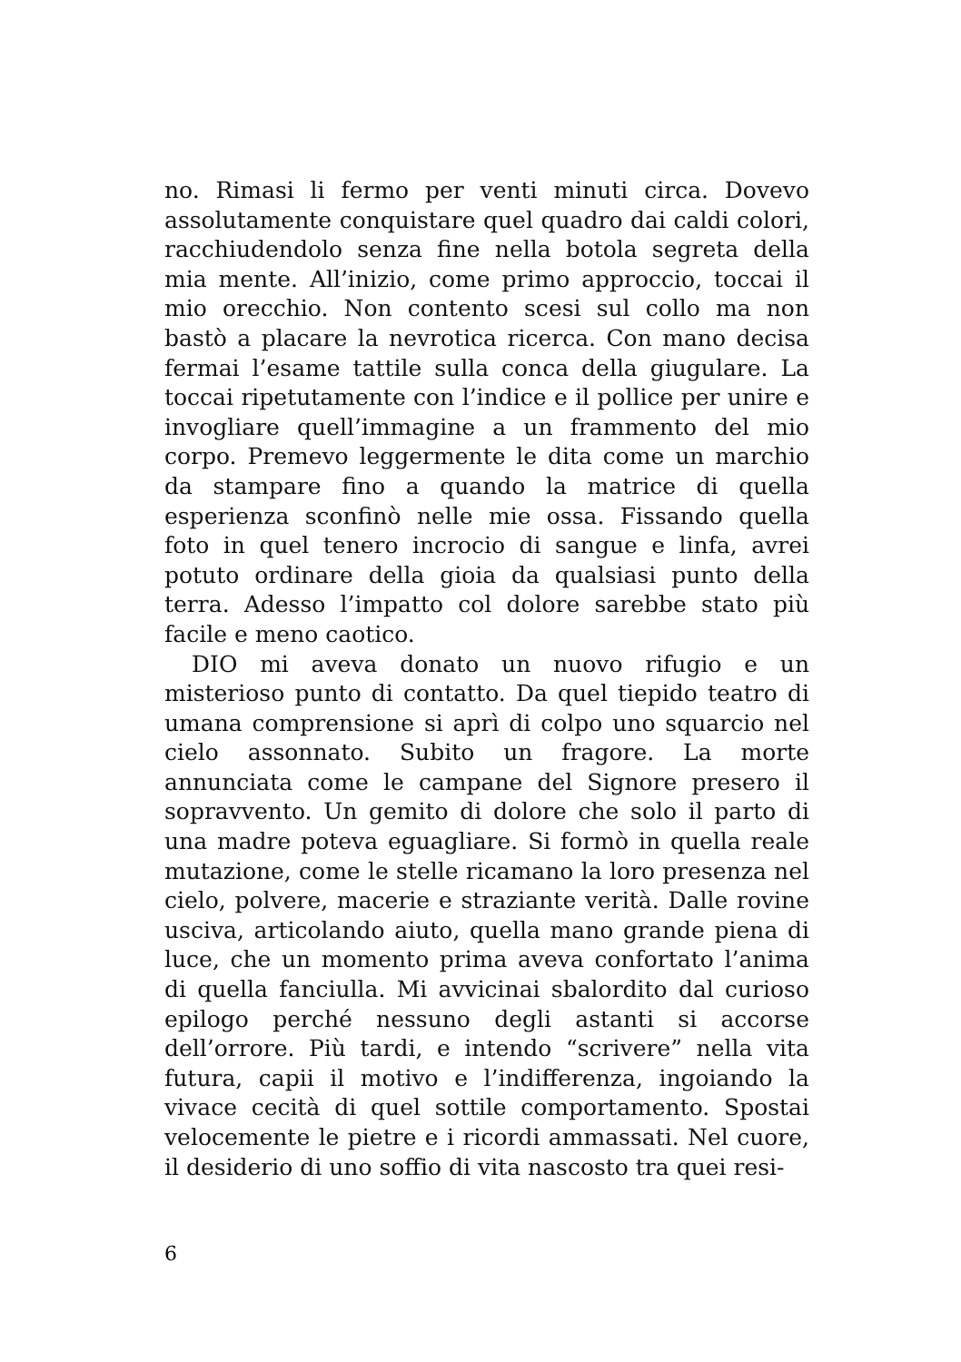no. Rimasi li fermo per venti minuti circa. Dovevo assolutamente conquistare quel quadro dai caldi colori, racchiudendolo senza fine nella botola segreta della mia mente. All’inizio, come primo approccio, toccai il mio orecchio. Non contento scesi sul collo ma non bastò a placare la nevrotica ricerca. Con mano decisa fermai l’esame tattile sulla conca della giugulare. La toccai ripetutamente con l’indice e il pollice per unire e invogliare quell’immagine a un frammento del mio corpo. Premevo leggermente le dita come un marchio da stampare fino a quando la matrice di quella esperienza sconfinò nelle mie ossa. Fissando quella foto in quel tenero incrocio di sangue e linfa, avrei potuto ordinare della gioia da qualsiasi punto della terra. Adesso l’impatto col dolore sarebbe stato più facile e meno caotico.
DIO mi aveva donato un nuovo rifugio e un misterioso punto di contatto. Da quel tiepido teatro di umana comprensione si aprì di colpo uno squarcio nel cielo assonnato. Subito un fragore. La morte annunciata come le campane del Signore presero il sopravvento. Un gemito di dolore che solo il parto di una madre poteva eguagliare. Si formò in quella reale mutazione, come le stelle ricamano la loro presenza nel cielo, polvere, macerie e straziante verità. Dalle rovine usciva, articolando aiuto, quella mano grande piena di luce, che un momento prima aveva confortato l’anima di quella fanciulla. Mi avvicinai sbalordito dal curioso epilogo perché nessuno degli astanti si accorse dell’orrore. Più tardi, e intendo “scrivere” nella vita futura, capii il motivo e l’indifferenza, ingoiando la vivace cecità di quel sottile comportamento. Spostai velocemente le pietre e i ricordi ammassati. Nel cuore, il desiderio di uno soffio di vita nascosto tra quei resi-
6